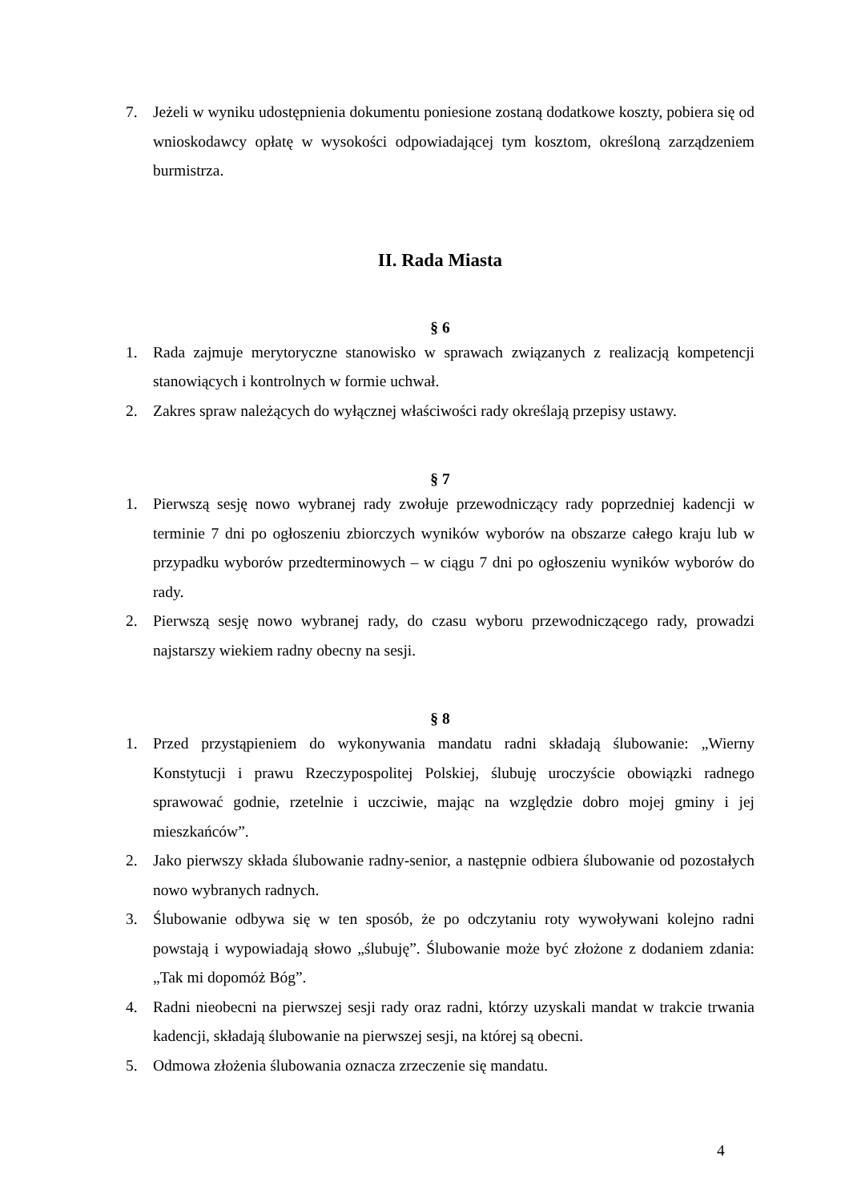7. Jeżeli w wyniku udostępnienia dokumentu poniesione zostaną dodatkowe koszty, pobiera się od wnioskodawcy opłatę w wysokości odpowiadającej tym kosztom, określoną zarządzeniem burmistrza.
II. Rada Miasta
§ 6
1. Rada zajmuje merytoryczne stanowisko w sprawach związanych z realizacją kompetencji stanowiących i kontrolnych w formie uchwał.
2. Zakres spraw należących do wyłącznej właściwości rady określają przepisy ustawy.
§ 7
1. Pierwszą sesję nowo wybranej rady zwołuje przewodniczący rady poprzedniej kadencji w terminie 7 dni po ogłoszeniu zbiorczych wyników wyborów na obszarze całego kraju lub w przypadku wyborów przedterminowych – w ciągu 7 dni po ogłoszeniu wyników wyborów do rady.
2. Pierwszą sesję nowo wybranej rady, do czasu wyboru przewodniczącego rady, prowadzi najstarszy wiekiem radny obecny na sesji.
§ 8
1. Przed przystąpieniem do wykonywania mandatu radni składają ślubowanie: „Wierny Konstytucji i prawu Rzeczypospolitej Polskiej, ślubuję uroczyście obowiązki radnego sprawować godnie, rzetelnie i uczciwie, mając na względzie dobro mojej gminy i jej mieszkańców”.
2. Jako pierwszy składa ślubowanie radny-senior, a następnie odbiera ślubowanie od pozostałych nowo wybranych radnych.
3. Ślubowanie odbywa się w ten sposób, że po odczytaniu roty wywoływani kolejno radni powstają i wypowiadają słowo „ślubuję”. Ślubowanie może być złożone z dodaniem zdania: „Tak mi dopomóż Bóg”.
4. Radni nieobecni na pierwszej sesji rady oraz radni, którzy uzyskali mandat w trakcie trwania kadencji, składają ślubowanie na pierwszej sesji, na której są obecni.
5. Odmowa złożenia ślubowania oznacza zrzeczenie się mandatu.
4